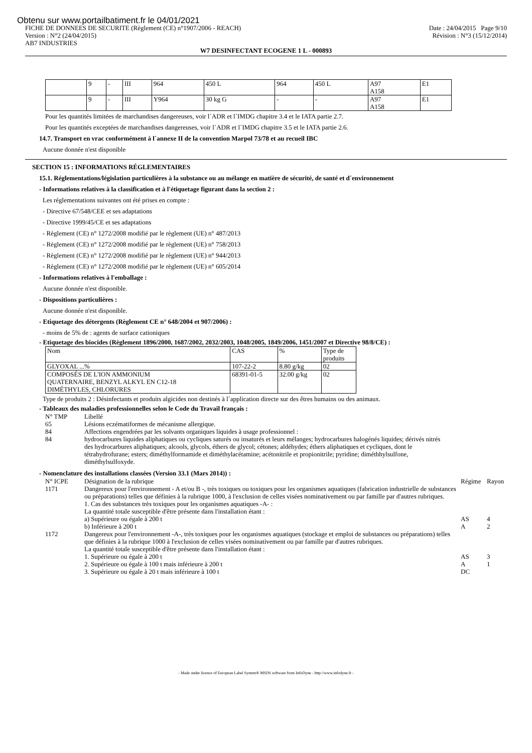Obtenu sur www.portailbatiment.fr le 04/01/2021
FICHE DE DONNEES DE SECURITE (Règlement (CE) n°1907/2006 - REACH) Date : 24/04/2015 Page 9/10
Version : N°2 (24/04/2015) Révision : N°3 (15/12/2014)
AB7 INDUSTRIES
W7 DESINFECTANT ECOGENE 1 L - 000893
| | 9 | - | III | 964 | 450 L | 964 | 450 L | A97 A158 | E1 |
| | 9 | - | III | Y964 | 30 kg G | - | - | A97 A158 | E1 |
Pour les quantités limitées de marchandises dangereuses, voir l´ADR et l´IMDG chapitre 3.4 et le IATA partie 2.7.
Pour les quantités exceptées de marchandises dangereuses, voir l´ADR et l´IMDG chapitre 3.5 et le IATA partie 2.6.
14.7. Transport en vrac conformément à l´annexe II de la convention Marpol 73/78 et au recueil IBC
Aucune donnée n'est disponible
SECTION 15 : INFORMATIONS RÉGLEMENTAIRES
15.1. Réglementations/législation particulières à la substance ou au mélange en matière de sécurité, de santé et d´environnement
- Informations relatives à la classification et à l'étiquetage figurant dans la section 2 :
Les réglementations suivantes ont été prises en compte :
- Directive 67/548/CEE et ses adaptations
- Directive 1999/45/CE et ses adaptations
- Règlement (CE) n° 1272/2008 modifié par le règlement (UE) n° 487/2013
- Règlement (CE) n° 1272/2008 modifié par le règlement (UE) n° 758/2013
- Règlement (CE) n° 1272/2008 modifié par le règlement (UE) n° 944/2013
- Règlement (CE) n° 1272/2008 modifié par le règlement (UE) n° 605/2014
- Informations relatives à l'emballage :
Aucune donnée n'est disponible.
- Dispositions particulières :
Aucune donnée n'est disponible.
- Etiquetage des détergents (Règlement CE n° 648/2004 et 907/2006) :
- moins de 5% de : agents de surface cationiques
- Etiquetage des biocides (Règlement 1896/2000, 1687/2002, 2032/2003, 1048/2005, 1849/2006, 1451/2007 et Directive 98/8/CE) :
| Nom | CAS | % | Type de produits |
| GLYOXAL ...% | 107-22-2 | 8.80 g/kg | 02 |
| COMPOSÉS DE L'ION AMMONIUM QUATERNAIRE, BENZYL ALKYL EN C12-18 DIMÉTHYLES, CHLORURES | 68391-01-5 | 32.00 g/kg | 02 |
Type de produits 2 : Désinfectants et produits algicides non destinés à l´application directe sur des êtres humains ou des animaux.
- Tableaux des maladies professionnelles selon le Code du Travail français :
N° TMP Libellé
65 Lésions eczématiformes de mécanisme allergique.
84 Affections engendrées par les solvants organiques liquides à usage professionnel :
84 hydrocarbures liquides aliphatiques ou cycliques saturés ou insaturés et leurs mélanges; hydrocarbures halogénés liquides; dérivés nitrés des hydrocarbures aliphatiques; alcools, glycols, éthers de glycol; cétones; aldéhydes; éthers aliphatiques et cycliques, dont le tétrahydrofurane; esters; diméthylformamide et diméthylacétamine; acétonitrile et propionitrile; pyridine; diméthhylsulfone, diméthylsulfoxyde.
- Nomenclature des installations classées (Version 33.1 (Mars 2014)) :
N° ICPE Désignation de la rubrique Régime Rayon
1171 Dangereux pour l'environnement - A et/ou B -, très toxiques ou toxiques pour les organismes aquatiques (fabrication industrielle de substances ou préparations) telles que définies à la rubrique 1000, à l'exclusion de celles visées nominativement ou par famille par d'autres rubriques.
1. Cas des substances très toxiques pour les organismes aquatiques -A- :
La quantité totale susceptible d'être présente dans l'installation étant :
a) Supérieure ou égale à 200 t AS 4
b) Inférieure à 200 t A 2
1172 Dangereux pour l'environnement -A-, très toxiques pour les organismes aquatiques (stockage et emploi de substances ou préparations) telles que définies à la rubrique 1000 à l'exclusion de celles visées nominativement ou par famille par d'autres rubriques.
La quantité totale susceptible d'être présente dans l'installation étant :
1. Supérieure ou égale à 200 t AS 3
2. Supérieure ou égale à 100 t mais inférieure à 200 t A 1
3. Supérieure ou égale à 20 t mais inférieure à 100 t DC
- Made under licence of European Label System® MSDS software from InfoDyne - http://www.infodyne.fr -